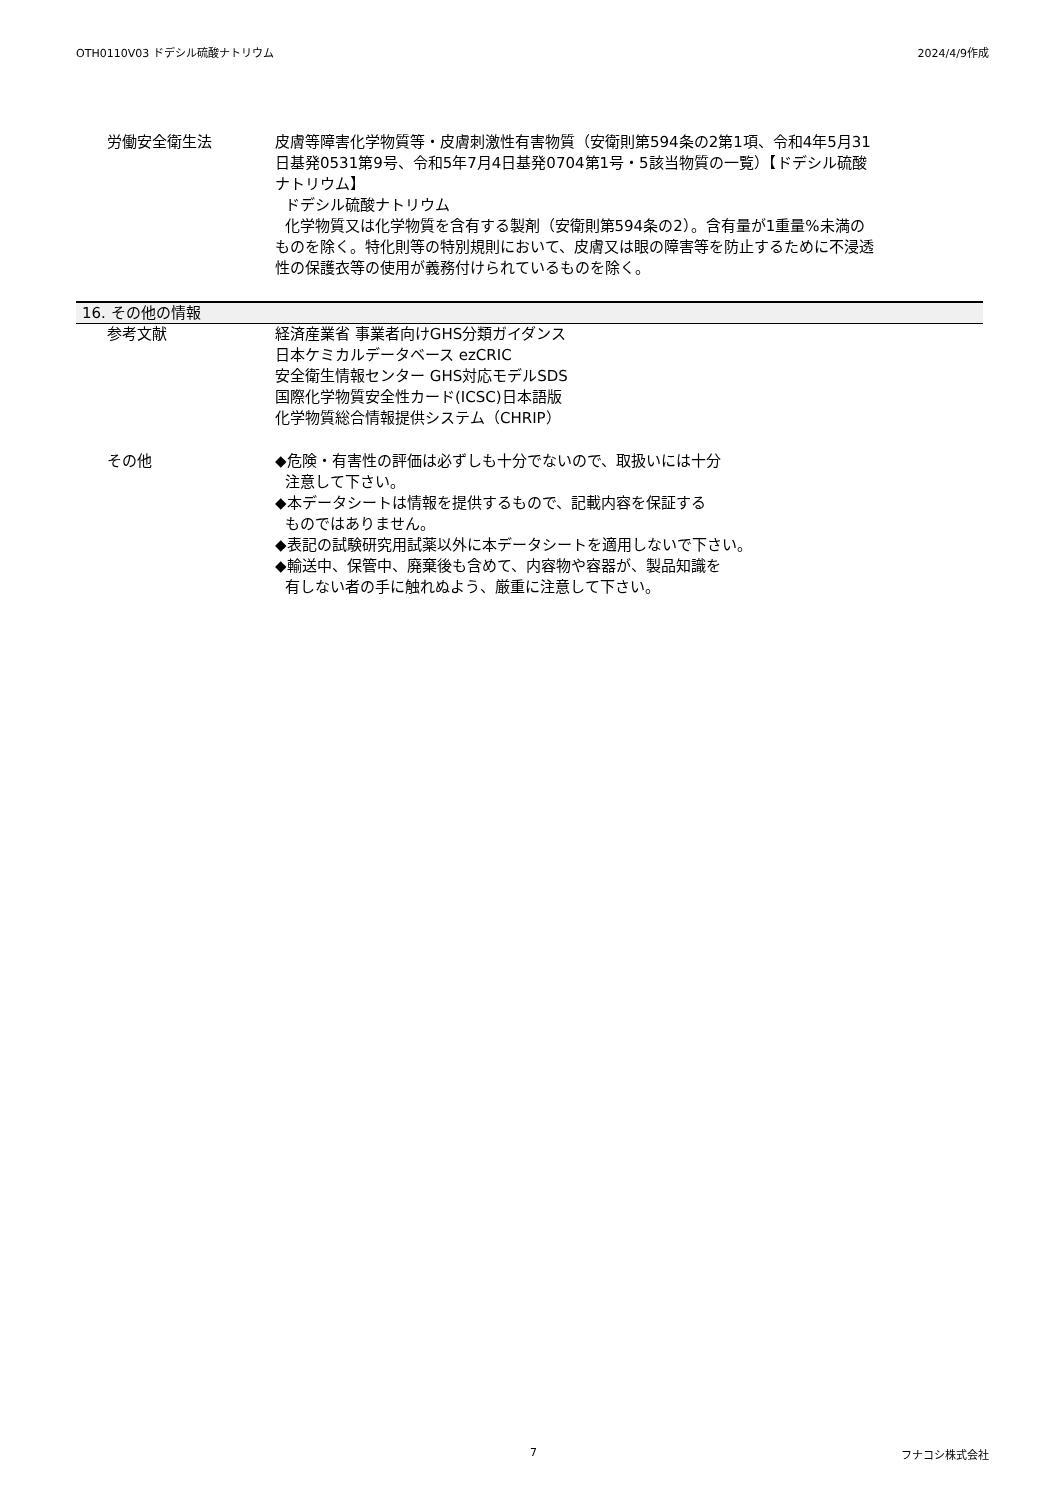OTH0110V03 ドデシル硫酸ナトリウム 2024/4/9作成
労働安全衛生法 皮膚等障害化学物質等・皮膚刺激性有害物質（安衛則第594条の2第1項、令和4年5月31日基発0531第9号、令和5年7月4日基発0704第1号・5該当物質の一覧）【ドデシル硫酸ナトリウム】
ドデシル硫酸ナトリウム
化学物質又は化学物質を含有する製剤（安衛則第594条の2）。含有量が1重量%未満のものを除く。特化則等の特別規則において、皮膚又は眼の障害等を防止するために不浸透性の保護衣等の使用が義務付けられているものを除く。
16. その他の情報
参考文献 経済産業省 事業者向けGHS分類ガイダンス
日本ケミカルデータベース ezCRIC
安全衛生情報センター GHS対応モデルSDS
国際化学物質安全性カード(ICSC)日本語版
化学物質総合情報提供システム（CHRIP）
その他 ◆危険・有害性の評価は必ずしも十分でないので、取扱いには十分
注意して下さい。
◆本データシートは情報を提供するもので、記載内容を保証する
ものではありません。
◆表記の試験研究用試薬以外に本データシートを適用しないで下さい。
◆輸送中、保管中、廃棄後も含めて、内容物や容器が、製品知識を
有しない者の手に触れぬよう、厳重に注意して下さい。
7 フナコシ株式会社